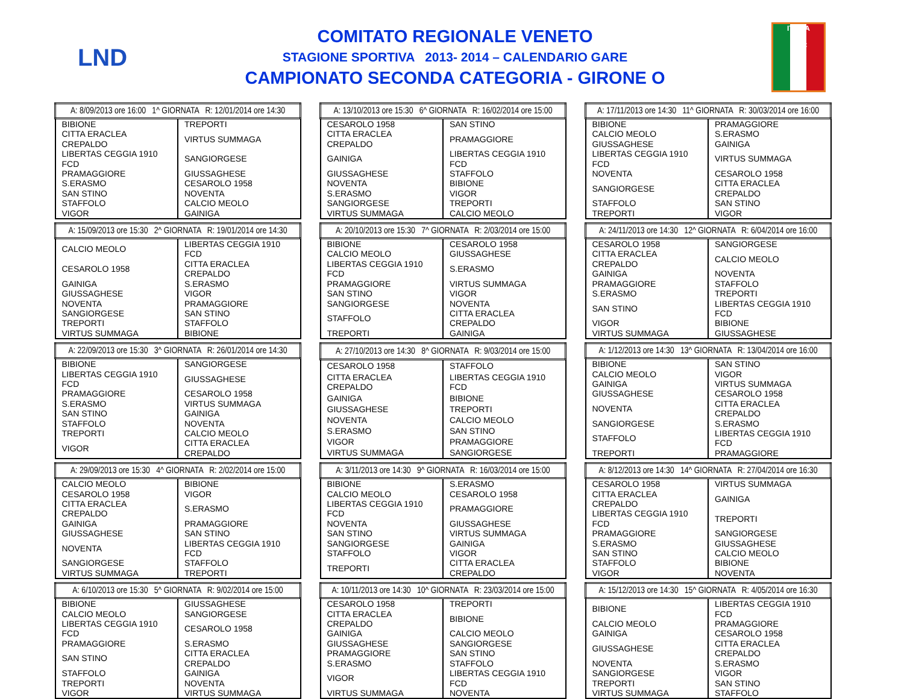LND
COMITATO REGIONALE VENETO
STAGIONE SPORTIVA 2013- 2014 – CALENDARIO GARE
CAMPIONATO SECONDA CATEGORIA - GIRONE O
ITALIA
FIGC
| A: 8/09/2013 ore 16:00 1^ GIORNATA R: 12/01/2014 ore 14:30 | |
| --- | --- |
| BIBIONE | TREPORTI |
| CITTA ERACLEA CREPALDO | VIRTUS SUMMAGA |
| LIBERTAS CEGGIA 1910 FCD | SANGIORGESE |
| PRAMAGGIORE | GIUSSAGHESE |
| S.ERASMO | CESAROLO 1958 |
| SAN STINO | NOVENTA |
| STAFFOLO | CALCIO MEOLO |
| VIGOR | GAINIGA |
| A: 13/10/2013 ore 15:30 6^ GIORNATA R: 16/02/2014 ore 15:00 | |
| --- | --- |
| CESAROLO 1958 | SAN STINO |
| CITTA ERACLEA CREPALDO | PRAMAGGIORE |
| GAINIGA | LIBERTAS CEGGIA 1910 FCD |
| GIUSSAGHESE | STAFFOLO |
| NOVENTA | BIBIONE |
| S.ERASMO | VIGOR |
| SANGIORGESE | TREPORTI |
| VIRTUS SUMMAGA | CALCIO MEOLO |
| A: 17/11/2013 ore 14:30 11^ GIORNATA R: 30/03/2014 ore 16:00 | |
| --- | --- |
| BIBIONE | PRAMAGGIORE |
| CALCIO MEOLO | S.ERASMO |
| GIUSSAGHESE | GAINIGA |
| LIBERTAS CEGGIA 1910 FCD | VIRTUS SUMMAGA |
| NOVENTA | CESAROLO 1958 |
| SANGIORGESE | CITTA ERACLEA CREPALDO |
| STAFFOLO | SAN STINO |
| TREPORTI | VIGOR |
| A: 15/09/2013 ore 15:30 2^ GIORNATA R: 19/01/2014 ore 14:30 | |
| --- | --- |
| CALCIO MEOLO | LIBERTAS CEGGIA 1910 FCD |
| CESAROLO 1958 | CITTA ERACLEA CREPALDO |
| GAINIGA | S.ERASMO |
| GIUSSAGHESE | VIGOR |
| NOVENTA | PRAMAGGIORE |
| SANGIORGESE | SAN STINO |
| TREPORTI | STAFFOLO |
| VIRTUS SUMMAGA | BIBIONE |
| A: 20/10/2013 ore 15:30 7^ GIORNATA R: 2/03/2014 ore 15:00 | |
| --- | --- |
| BIBIONE | CESAROLO 1958 |
| CALCIO MEOLO | GIUSSAGHESE |
| LIBERTAS CEGGIA 1910 FCD | S.ERASMO |
| PRAMAGGIORE | VIRTUS SUMMAGA |
| SAN STINO | VIGOR |
| SANGIORGESE | NOVENTA |
| STAFFOLO | CITTA ERACLEA CREPALDO |
| TREPORTI | GAINIGA |
| A: 24/11/2013 ore 14:30 12^ GIORNATA R: 6/04/2014 ore 16:00 | |
| --- | --- |
| CESAROLO 1958 | SANGIORGESE |
| CITTA ERACLEA CREPALDO | CALCIO MEOLO |
| GAINIGA | NOVENTA |
| PRAMAGGIORE | STAFFOLO |
| S.ERASMO | TREPORTI |
| SAN STINO | LIBERTAS CEGGIA 1910 FCD |
| VIGOR | BIBIONE |
| VIRTUS SUMMAGA | GIUSSAGHESE |
| A: 22/09/2013 ore 15:30 3^ GIORNATA R: 26/01/2014 ore 14:30 | |
| --- | --- |
| BIBIONE | SANGIORGESE |
| LIBERTAS CEGGIA 1910 FCD | GIUSSAGHESE |
| PRAMAGGIORE | CESAROLO 1958 |
| S.ERASMO | VIRTUS SUMMAGA |
| SAN STINO | GAINIGA |
| STAFFOLO | NOVENTA |
| TREPORTI | CALCIO MEOLO |
| VIGOR | CITTA ERACLEA CREPALDO |
| A: 27/10/2013 ore 14:30 8^ GIORNATA R: 9/03/2014 ore 15:00 | |
| --- | --- |
| CESAROLO 1958 | STAFFOLO |
| CITTA ERACLEA CREPALDO | LIBERTAS CEGGIA 1910 FCD |
| GAINIGA | BIBIONE |
| GIUSSAGHESE | TREPORTI |
| NOVENTA | CALCIO MEOLO |
| S.ERASMO | SAN STINO |
| VIGOR | PRAMAGGIORE |
| VIRTUS SUMMAGA | SANGIORGESE |
| A: 1/12/2013 ore 14:30 13^ GIORNATA R: 13/04/2014 ore 16:00 | |
| --- | --- |
| BIBIONE | SAN STINO |
| CALCIO MEOLO | VIGOR |
| GAINIGA | VIRTUS SUMMAGA |
| GIUSSAGHESE | CESAROLO 1958 |
| NOVENTA | CITTA ERACLEA CREPALDO |
| SANGIORGESE | S.ERASMO |
| STAFFOLO | LIBERTAS CEGGIA 1910 FCD |
| TREPORTI | PRAMAGGIORE |
| A: 29/09/2013 ore 15:30 4^ GIORNATA R: 2/02/2014 ore 15:00 | |
| --- | --- |
| CALCIO MEOLO | BIBIONE |
| CESAROLO 1958 | VIGOR |
| CITTA ERACLEA CREPALDO | S.ERASMO |
| GAINIGA | PRAMAGGIORE |
| GIUSSAGHESE | SAN STINO |
| NOVENTA | LIBERTAS CEGGIA 1910 FCD |
| SANGIORGESE | STAFFOLO |
| VIRTUS SUMMAGA | TREPORTI |
| A: 3/11/2013 ore 14:30 9^ GIORNATA R: 16/03/2014 ore 15:00 | |
| --- | --- |
| BIBIONE | S.ERASMO |
| CALCIO MEOLO | CESAROLO 1958 |
| LIBERTAS CEGGIA 1910 FCD | PRAMAGGIORE |
| NOVENTA | GIUSSAGHESE |
| SAN STINO | VIRTUS SUMMAGA |
| SANGIORGESE | GAINIGA |
| STAFFOLO | VIGOR |
| TREPORTI | CITTA ERACLEA CREPALDO |
| A: 8/12/2013 ore 14:30 14^ GIORNATA R: 27/04/2014 ore 16:30 | |
| --- | --- |
| CESAROLO 1958 | VIRTUS SUMMAGA |
| CITTA ERACLEA CREPALDO | GAINIGA |
| LIBERTAS CEGGIA 1910 FCD | TREPORTI |
| PRAMAGGIORE | SANGIORGESE |
| S.ERASMO | GIUSSAGHESE |
| SAN STINO | CALCIO MEOLO |
| STAFFOLO | BIBIONE |
| VIGOR | NOVENTA |
| A: 6/10/2013 ore 15:30 5^ GIORNATA R: 9/02/2014 ore 15:00 | |
| --- | --- |
| BIBIONE | GIUSSAGHESE |
| CALCIO MEOLO | SANGIORGESE |
| LIBERTAS CEGGIA 1910 FCD | CESAROLO 1958 |
| PRAMAGGIORE | S.ERASMO |
| SAN STINO | CITTA ERACLEA CREPALDO |
| STAFFOLO | GAINIGA |
| TREPORTI | NOVENTA |
| VIGOR | VIRTUS SUMMAGA |
| A: 10/11/2013 ore 14:30 10^ GIORNATA R: 23/03/2014 ore 15:00 | |
| --- | --- |
| CESAROLO 1958 | TREPORTI |
| CITTA ERACLEA CREPALDO | BIBIONE |
| GAINIGA | CALCIO MEOLO |
| GIUSSAGHESE | SANGIORGESE |
| PRAMAGGIORE | SAN STINO |
| S.ERASMO | STAFFOLO |
| VIGOR | LIBERTAS CEGGIA 1910 FCD |
| VIRTUS SUMMAGA | NOVENTA |
| A: 15/12/2013 ore 14:30 15^ GIORNATA R: 4/05/2014 ore 16:30 | |
| --- | --- |
| BIBIONE | LIBERTAS CEGGIA 1910 FCD |
| CALCIO MEOLO | PRAMAGGIORE |
| GAINIGA | CESAROLO 1958 |
| GIUSSAGHESE | CITTA ERACLEA CREPALDO |
| NOVENTA | S.ERASMO |
| SANGIORGESE | VIGOR |
| TREPORTI | SAN STINO |
| VIRTUS SUMMAGA | STAFFOLO |